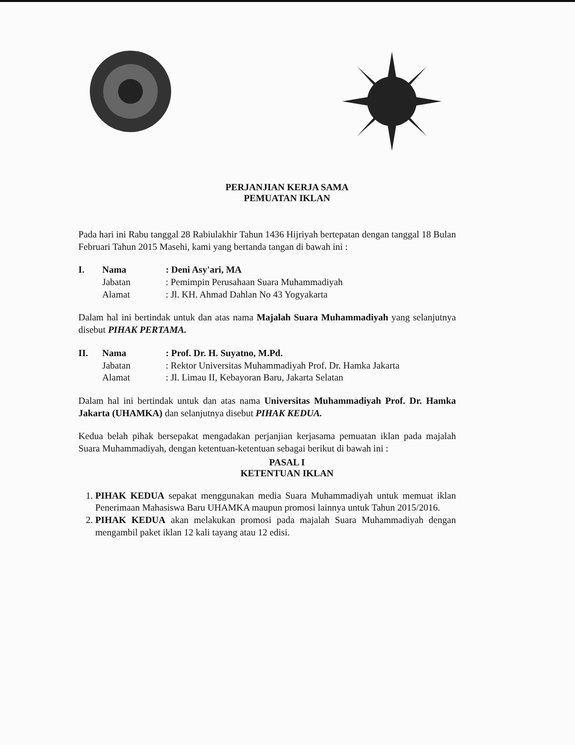PERJANJIAN KERJA SAMA
PEMUATAN IKLAN
Pada hari ini Rabu tanggal 28 Rabiulakhir Tahun 1436 Hijriyah bertepatan dengan tanggal 18 Bulan Februari Tahun 2015 Masehi, kami yang bertanda tangan di bawah ini :
I. Nama: Deni Asy'ari, MA
Jabatan: Pemimpin Perusahaan Suara Muhammadiyah
Alamat: Jl. KH. Ahmad Dahlan No 43 Yogyakarta
Dalam hal ini bertindak untuk dan atas nama Majalah Suara Muhammadiyah yang selanjutnya disebut PIHAK PERTAMA.
II. Nama: Prof. Dr. H. Suyatno, M.Pd.
Jabatan: Rektor Universitas Muhammadiyah Prof. Dr. Hamka Jakarta
Alamat: Jl. Limau II, Kebayoran Baru, Jakarta Selatan
Dalam hal ini bertindak untuk dan atas nama Universitas Muhammadiyah Prof. Dr. Hamka Jakarta (UHAMKA) dan selanjutnya disebut PIHAK KEDUA.
Kedua belah pihak bersepakat mengadakan perjanjian kerjasama pemuatan iklan pada majalah Suara Muhammadiyah, dengan ketentuan-ketentuan sebagai berikut di bawah ini :
PASAL I
KETENTUAN IKLAN
1. PIHAK KEDUA sepakat menggunakan media Suara Muhammadiyah untuk memuat iklan Penerimaan Mahasiswa Baru UHAMKA maupun promosi lainnya untuk Tahun 2015/2016.
2. PIHAK KEDUA akan melakukan promosi pada majalah Suara Muhammadiyah dengan mengambil paket iklan 12 kali tayang atau 12 edisi.